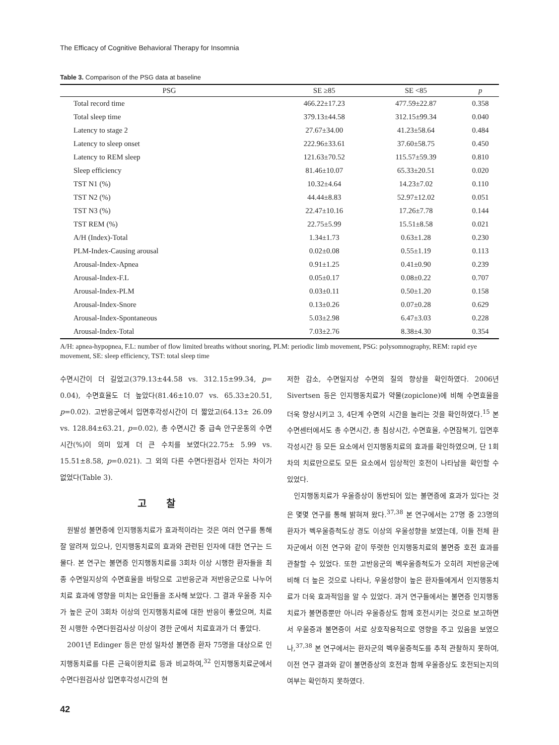The Efficacy of Cognitive Behavioral Therapy for Insomnia
Table 3. Comparison of the PSG data at baseline
| PSG | SE ≥85 | SE <85 | p |
| --- | --- | --- | --- |
| Total record time | 466.22±17.23 | 477.59±22.87 | 0.358 |
| Total sleep time | 379.13±44.58 | 312.15±99.34 | 0.040 |
| Latency to stage 2 | 27.67±34.00 | 41.23±58.64 | 0.484 |
| Latency to sleep onset | 222.96±33.61 | 37.60±58.75 | 0.450 |
| Latency to REM sleep | 121.63±70.52 | 115.57±59.39 | 0.810 |
| Sleep efficiency | 81.46±10.07 | 65.33±20.51 | 0.020 |
| TST N1 (%) | 10.32±4.64 | 14.23±7.02 | 0.110 |
| TST N2 (%) | 44.44±8.83 | 52.97±12.02 | 0.051 |
| TST N3 (%) | 22.47±10.16 | 17.26±7.78 | 0.144 |
| TST REM (%) | 22.75±5.99 | 15.51±8.58 | 0.021 |
| A/H (Index)-Total | 1.34±1.73 | 0.63±1.28 | 0.230 |
| PLM-Index-Causing arousal | 0.02±0.08 | 0.55±1.19 | 0.113 |
| Arousal-Index-Apnea | 0.91±1.25 | 0.41±0.90 | 0.239 |
| Arousal-Index-F.L | 0.05±0.17 | 0.08±0.22 | 0.707 |
| Arousal-Index-PLM | 0.03±0.11 | 0.50±1.20 | 0.158 |
| Arousal-Index-Snore | 0.13±0.26 | 0.07±0.28 | 0.629 |
| Arousal-Index-Spontaneous | 5.03±2.98 | 6.47±3.03 | 0.228 |
| Arousal-Index-Total | 7.03±2.76 | 8.38±4.30 | 0.354 |
A/H: apnea-hypopnea, F.L: number of flow limited breaths without snoring, PLM: periodic limb movement, PSG: polysomnography, REM: rapid eye movement, SE: sleep efficiency, TST: total sleep time
수면시간이 더 길었고(379.13±44.58 vs. 312.15±99.34, p= 0.04), 수면효율도 더 높았다(81.46±10.07 vs. 65.33±20.51, p=0.02). 고반응군에서 입면후각성시간이 더 짧았고(64.13± 26.09 vs. 128.84±63.21, p=0.02), 총 수면시간 중 급속 안구운동의 수면시간(%)이 의미 있게 더 큰 수치를 보였다(22.75± 5.99 vs. 15.51±8.58, p=0.021). 그 외의 다른 수면다원검사 인자는 차이가 없었다(Table 3).
고찰
원발성 불면증에 인지행동치료가 효과적이라는 것은 여러 연구를 통해 잘 알려져 있으나, 인지행동치료의 효과와 관련된 인자에 대한 연구는 드물다. 본 연구는 불면증 인지행동치료를 3회차 이상 시행한 환자들을 최종 수면일지상의 수면효율을 바탕으로 고반응군과 저반응군으로 나누어 치료 효과에 영향을 미치는 요인들을 조사해 보았다. 그 결과 우울증 지수가 높은 군이 3회차 이상의 인지행동치료에 대한 반응이 좋았으며, 치료 전 시행한 수면다원검사상 이상이 경한 군에서 치료효과가 더 좋았다.
2001년 Edinger 등은 만성 일차성 불면증 환자 75명을 대상으로 인지행동치료를 다른 근육이완치료 등과 비교하여,<sup>32</sup> 인지행동치료군에서 수면다원검사상 입면후각성시간의 현
저한 감소, 수면일지상 수면의 질의 향상을 확인하였다. 2006년 Sivertsen 등은 인지행동치료가 약물(zopiclone)에 비해 수면효율을 더욱 향상시키고 3, 4단계 수면의 시간을 늘리는 것을 확인하였다.<sup>15</sup> 본 수면센터에서도 총 수면시간, 총 침상시간, 수면효율, 수면잠복기, 입면후각성시간 등 모든 요소에서 인지행동치료의 효과를 확인하였으며, 단 1회차의 치료만으로도 모든 요소에서 임상적인 호전이 나타남을 확인할 수 있었다.
인지행동치료가 우울증상이 동반되어 있는 불면증에 효과가 있다는 것은 몇몇 연구를 통해 밝혀져 왔다.<sup>37,38</sup> 본 연구에서는 27명 중 23명의 환자가 벡우울증척도상 경도 이상의 우울성향을 보였는데, 이들 전체 환자군에서 이전 연구와 같이 뚜렷한 인지행동치료의 불면증 호전 효과를 관찰할 수 있었다. 또한 고반응군의 벡우울증척도가 오히려 저반응군에 비해 더 높은 것으로 나타나, 우울성향이 높은 환자들에게서 인지행동치료가 더욱 효과적임을 알 수 있었다. 과거 연구들에서는 불면증 인지행동치료가 불면증뿐만 아니라 우울증상도 함께 호전시키는 것으로 보고하면서 우울증과 불면증이 서로 상호작용적으로 영향을 주고 있음을 보였으나,<sup>37,38</sup> 본 연구에서는 환자군의 벡우울증척도를 추적 관찰하지 못하여, 이전 연구 결과와 같이 불면증상의 호전과 함께 우울증상도 호전되는지의 여부는 확인하지 못하였다.
42